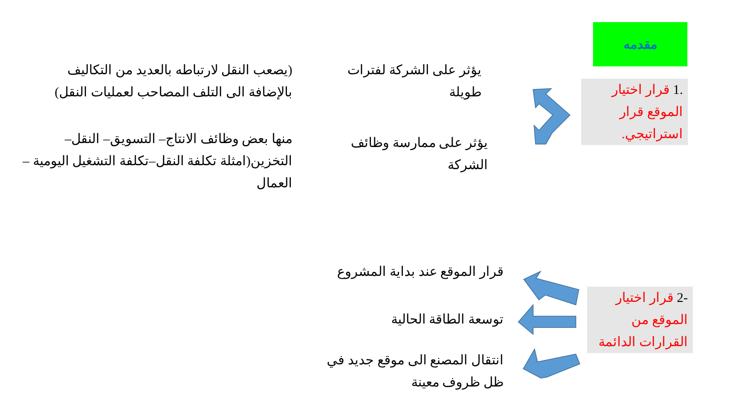مقدمه
1. قرار اختيار الموقع قرار استراتيجي.
يؤثر على الشركة لفترات طويلة
(يصعب النقل لارتباطه بالعديد من التكاليف بالإضافة الى التلف المصاحب لعمليات النقل)
يؤثر على ممارسة وظائف الشركة
منها بعض وظائف الانتاج– التسويق– النقل– التخزين(امثلة تكلفة النقل–تكلفة التشغيل اليومية – العمال
2- قرار اختيار الموقع من القرارات الدائمة
قرار الموقع عند بداية المشروع
توسعة الطاقة الحالية
انتقال المصنع الى موقع جديد في ظل ظروف معينة